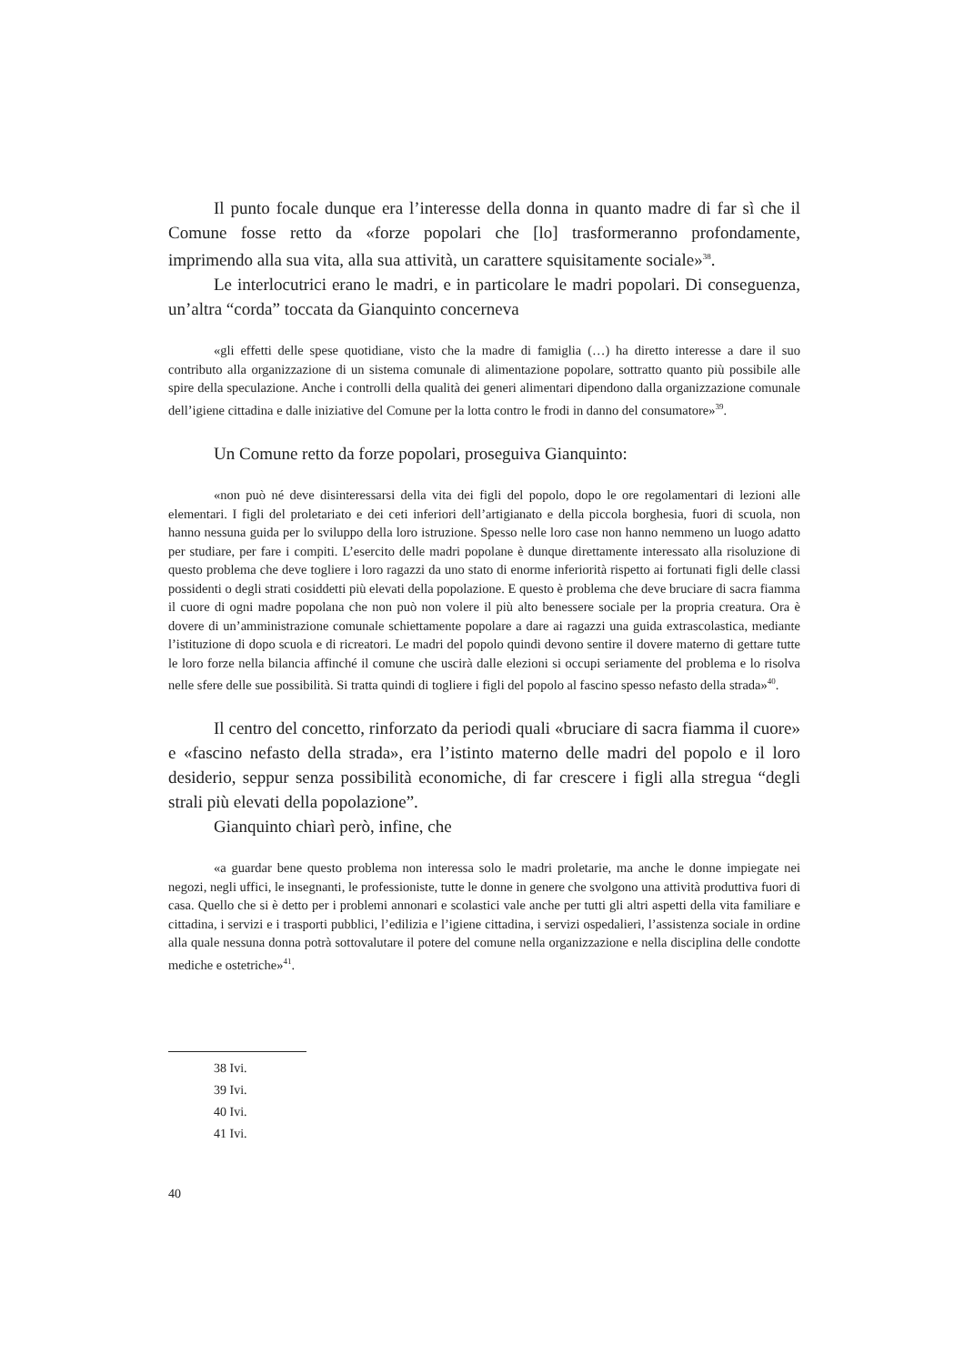Il punto focale dunque era l’interesse della donna in quanto madre di far sì che il Comune fosse retto da «forze popolari che [lo] trasformeranno profondamente, imprimendo alla sua vita, alla sua attività, un carattere squisitamente sociale»<sup>38</sup>.
Le interlocutrici erano le madri, e in particolare le madri popolari. Di conseguenza, un’altra “corda” toccata da Gianquinto concerneva
«gli effetti delle spese quotidiane, visto che la madre di famiglia (…) ha diretto interesse a dare il suo contributo alla organizzazione di un sistema comunale di alimentazione popolare, sottratto quanto più possibile alle spire della speculazione. Anche i controlli della qualità dei generi alimentari dipendono dalla organizzazione comunale dell’igiene cittadina e dalle iniziative del Comune per la lotta contro le frodi in danno del consumatore»<sup>39</sup>.
Un Comune retto da forze popolari, proseguiva Gianquinto:
«non può né deve disinteressarsi della vita dei figli del popolo, dopo le ore regolamentari di lezioni alle elementari. I figli del proletariato e dei ceti inferiori dell’artigianato e della piccola borghesia, fuori di scuola, non hanno nessuna guida per lo sviluppo della loro istruzione. Spesso nelle loro case non hanno nemmeno un luogo adatto per studiare, per fare i compiti. L’esercito delle madri popolane è dunque direttamente interessato alla risoluzione di questo problema che deve togliere i loro ragazzi da uno stato di enorme inferiorità rispetto ai fortunati figli delle classi possidenti o degli strati cosiddetti più elevati della popolazione. E questo è problema che deve bruciare di sacra fiamma il cuore di ogni madre popolana che non può non volere il più alto benessere sociale per la propria creatura. Ora è dovere di un’amministrazione comunale schiettamente popolare a dare ai ragazzi una guida extrascolastica, mediante l’istituzione di dopo scuola e di ricreatori. Le madri del popolo quindi devono sentire il dovere materno di gettare tutte le loro forze nella bilancia affinché il comune che uscirà dalle elezioni si occupi seriamente del problema e lo risolva nelle sfere delle sue possibilità. Si tratta quindi di togliere i figli del popolo al fascino spesso nefasto della strada»<sup>40</sup>.
Il centro del concetto, rinforzato da periodi quali «bruciare di sacra fiamma il cuore» e «fascino nefasto della strada», era l’istinto materno delle madri del popolo e il loro desiderio, seppur senza possibilità economiche, di far crescere i figli alla stregua “degli strali più elevati della popolazione”.
Gianquinto chiarì però, infine, che
«a guardar bene questo problema non interessa solo le madri proletarie, ma anche le donne impiegate nei negozi, negli uffici, le insegnanti, le professioniste, tutte le donne in genere che svolgono una attività produttiva fuori di casa. Quello che si è detto per i problemi annonari e scolastici vale anche per tutti gli altri aspetti della vita familiare e cittadina, i servizi e i trasporti pubblici, l’edilizia e l’igiene cittadina, i servizi ospedalieri, l’assistenza sociale in ordine alla quale nessuna donna potrà sottovalutare il potere del comune nella organizzazione e nella disciplina delle condotte mediche e ostetriche»<sup>41</sup>.
38 Ivi.
39 Ivi.
40 Ivi.
41 Ivi.
40